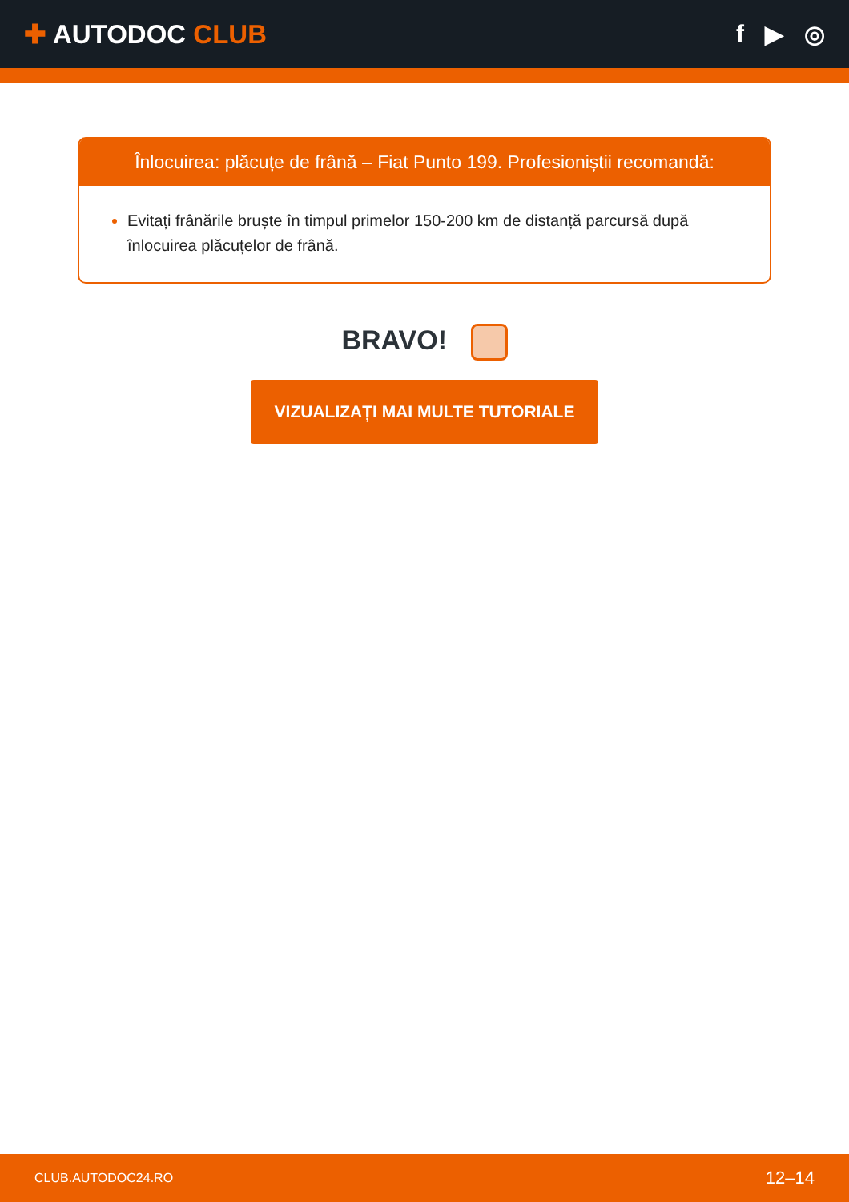✚ AUTODOC CLUB f ▶ ◎
Înlocuirea: plăcuțe de frână – Fiat Punto 199. Profesioniștii recomandă:
Evitați frânările bruște în timpul primelor 150-200 km de distanță parcursă după înlocuirea plăcuțelor de frână.
BRAVO!
VIZUALIZAȚI MAI MULTE TUTORIALE
CLUB.AUTODOC24.RO 12–14